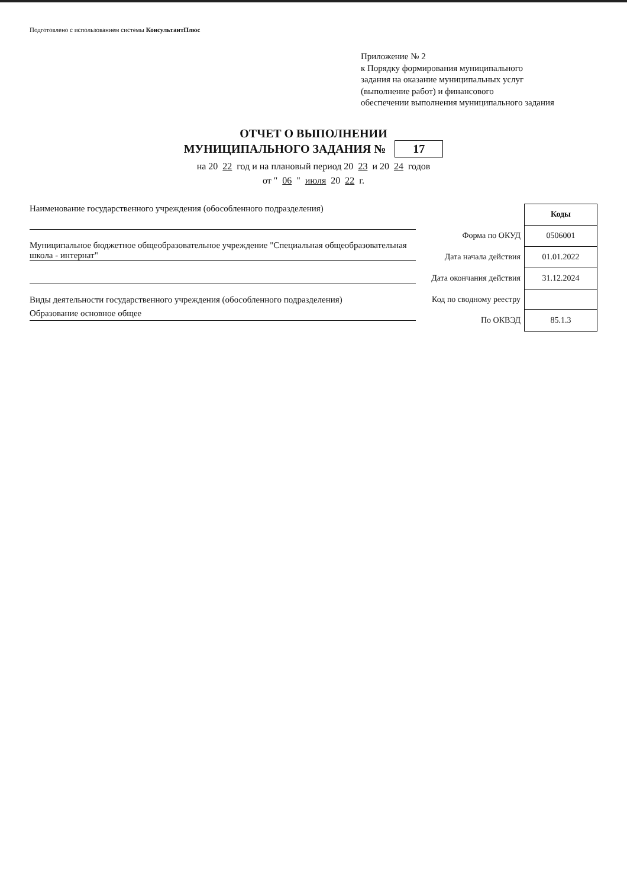Подготовлено с использованием системы КонсультантПлюс
Приложение № 2
к Порядку формирования муниципального
задания на оказание муниципальных услуг
(выполнение работ) и финансового
обеспечении выполнения муниципального задания
ОТЧЕТ О ВЫПОЛНЕНИИ
МУНИЦИПАЛЬНОГО ЗАДАНИЯ № 17
на 20 22 год и на плановый период 20 23 и 20 24 годов
от " 06 " июля 20 22 г.
Наименование государственного учреждения (обособленного подразделения)
Муниципальное бюджетное общеобразовательное учреждение "Специальная общеобразовательная школа - интернат"
Виды деятельности государственного учреждения (обособленного подразделения)
Образование основное общее
| | Коды |
| Форма по ОКУД | 0506001 |
| Дата начала действия | 01.01.2022 |
| Дата окончания действия | 31.12.2024 |
| Код по сводному реестру | |
| По ОКВЭД | 85.1.3 |